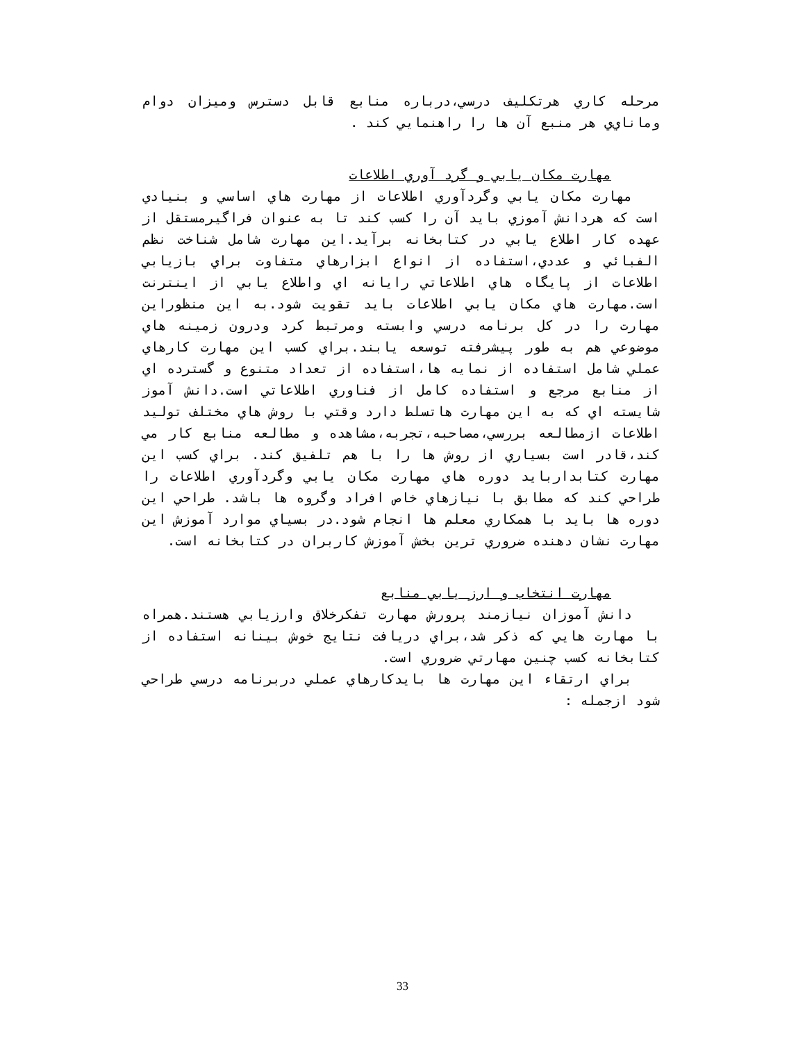مرحله كاري هرتكليف درسي،درباره منابع قابل دسترس وميزان دوام وماناي‌ي هر منبع آن ها را راهنمايي كند .
مهارت مكان يابي و گرد آوري اطلاعات
مهارت مكان يابي وگردآوري اطلاعات از مهارت هاي اساسي و بنيادي است كه هردانش آموزي بايد آن را كسب كند تا به عنوان فراگيرمستقل از عهده كار اطلاع يابي در كتابخانه برآيد.اين مهارت شامل شناخت نظم الفبائي و عددي،استفاده از انواع ابزارهاي متفاوت براي بازيابي اطلاعات از پايگاه هاي اطلاعاتي رايانه اي واطلاع يابي از اينترنت است.مهارت هاي مكان يابي اطلاعات بايد تقويت شود.به اين منظوراين مهارت را در كل برنامه درسي وابسته ومرتبط كرد ودرون زمينه هاي موضوعي هم به طور پيشرفته توسعه يابند.براي كسب اين مهارت كارهاي عملي شامل استفاده از نمايه ها،استفاده از تعداد متنوع و گسترده اي از منابع مرجع و استفاده كامل از فناوري اطلاعاتي است.دانش آموز شايسته اي كه به اين مهارت هاتسلط دارد وقتي با روش هاي مختلف توليد اطلاعات ازمطالعه بررسي،مصاحبه،تجربه،مشاهده و مطالعه منابع كار مي كند،قادر است بسياري از روش ها را با هم تلفيق كند. براي كسب اين مهارت كتابداربايد دوره هاي مهارت مكان يابي وگردآوري اطلاعات را طراحي كند كه مطابق با نيازهاي خاص افراد وگروه ها باشد. طراحي اين دوره ها بايد با همكاري معلم ها انجام شود.در بسياي موارد آموزش اين مهارت نشان دهنده ضروري ترين بخش آموزش كاربران در كتابخانه است.
مهارت انتخاب و ارز يابي منابع
دانش آموزان نيازمند پرورش مهارت تفكرخلاق وارزيابي هستند.همراه با مهارت هايي كه ذكر شد،براي دريافت نتايج خوش بينانه استفاده از كتابخانه كسب چنين مهارتي ضروري است.
براي ارتقاء اين مهارت ها بايدكارهاي عملي دربرنامه درسي طراحي شود ازجمله :
33